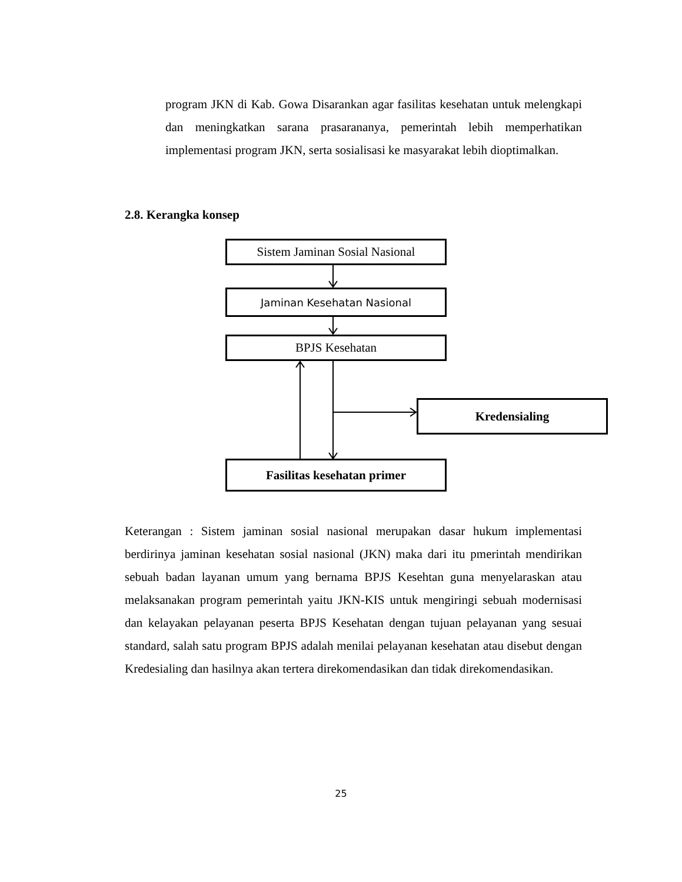program JKN di Kab. Gowa Disarankan agar fasilitas kesehatan untuk melengkapi dan meningkatkan sarana prasarananya, pemerintah lebih memperhatikan implementasi program JKN, serta sosialisasi ke masyarakat lebih dioptimalkan.
2.8. Kerangka konsep
Sistem Jaminan Sosial Nasional
Jaminan Kesehatan Nasional
BPJS Kesehatan
Kredensialing
Fasilitas kesehatan primer
Keterangan : Sistem jaminan sosial nasional merupakan dasar hukum implementasi berdirinya jaminan kesehatan sosial nasional (JKN) maka dari itu pmerintah mendirikan sebuah badan layanan umum yang bernama BPJS Kesehtan guna menyelaraskan atau melaksanakan program pemerintah yaitu JKN-KIS untuk mengiringi sebuah modernisasi dan kelayakan pelayanan peserta BPJS Kesehatan dengan tujuan pelayanan yang sesuai standard, salah satu program BPJS adalah menilai pelayanan kesehatan atau disebut dengan Kredesialing dan hasilnya akan tertera direkomendasikan dan tidak direkomendasikan.
25